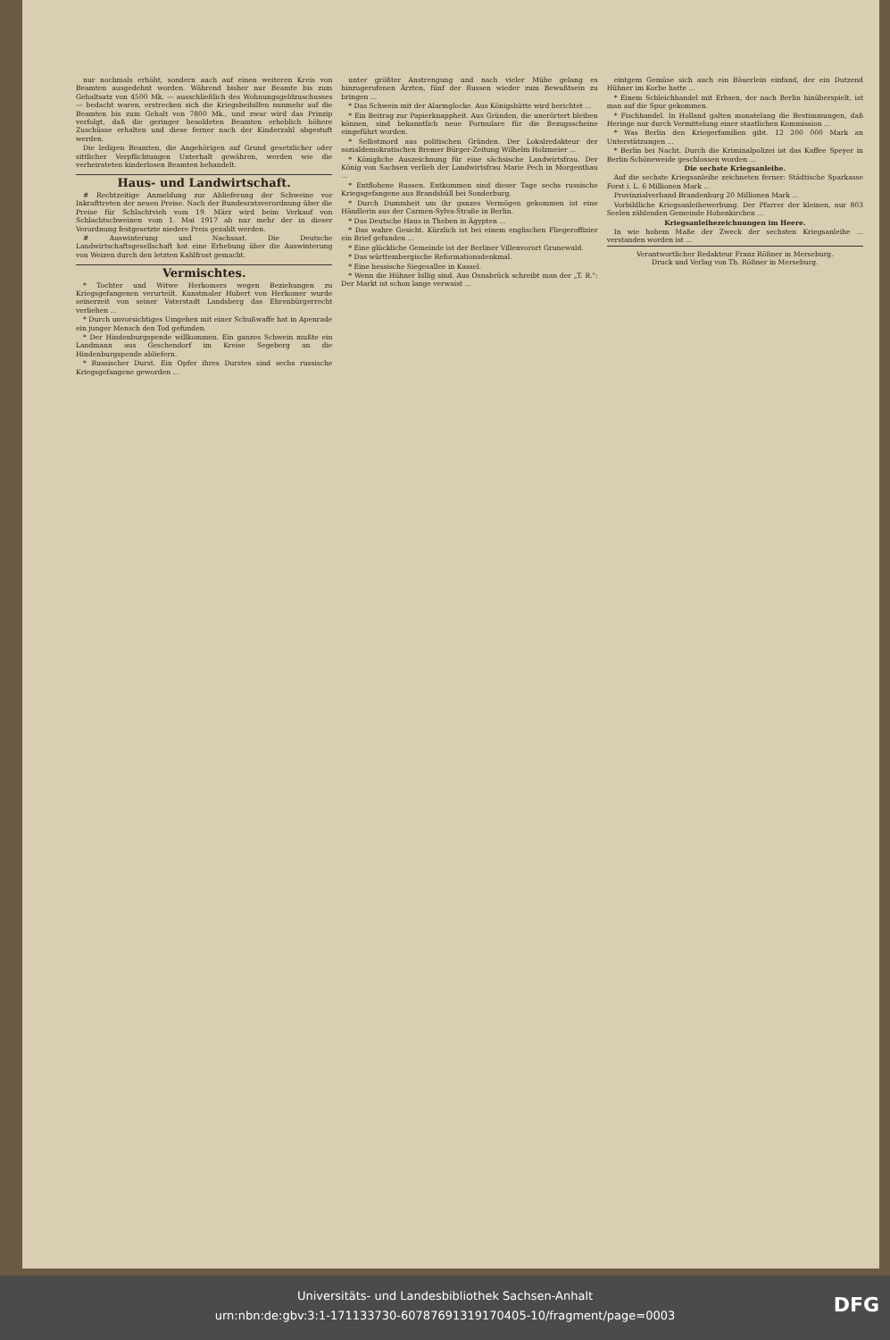nur nochmals erhöht, sondern auch auf einen weiteren Kreis von Beamten ausgedehnt worden. Während bisher nur Beamte bis zum Gehaltsatz von 4500 Mk. — ausschließlich des Wohnungsgeldzuschusses — bedacht waren, erstrecken sich die Kriegsbeihilfen nunmehr auf die Beamten bis zum Gehalt von 7800 Mk., und zwar wird das Prinzip verfolgt, daß die geringer besoldeten Beamten erheblich höhere Zuschüsse erhalten und diese ferner nach der Kinderzahl abgestuft werden.
Die ledigen Beamten, die Angehörigen auf Grund gesetzlicher oder sittlicher Verpflichtungen Unterhalt gewähren, werden wie die verheirateten kinderlosen Beamten behandelt.
Haus- und Landwirtschaft.
# Rechtzeitige Anmeldung zur Ablieferung der Schweine vor Inkrafttreten der neuen Preise. Nach der Bundesratsverordnung über die Preise für Schlachtvieh vom 19. März wird beim Verkauf von Schlachtschweinen vom 1. Mai 1917 ab nur mehr der in dieser Verordnung festgesetzte niedere Preis gezahlt werden.
# Auswinterung und Nachsaat. Die Deutsche Landwirtschaftsgesellschaft hat eine Erhebung über die Auswinterung von Weizen durch den letzten Kahlfrost gemacht.
Vermischtes.
* Tochter und Witwe Herkomers wegen Beziehungen zu Kriegsgefangenen verurteilt. Kunstmaler Hubert von Herkomer wurde seinerzeit von seiner Vaterstadt Landsberg das Ehrenbürgerrecht verliehen ...
* Durch unvorsichtiges Umgehen mit einer Schußwaffe hat in Apenrade ein junger Mensch den Tod gefunden.
* Der Hindenburgspende willkommen. Ein ganzes Schwein mußte ein Landmann aus Geschendorf im Kreise Segeberg an die Hindenburgspende abliefern.
* Russischer Durst. Ein Opfer ihres Durstes sind sechs russische Kriegsgefangene geworden ...
unter größter Anstrengung und nach vieler Mühe gelang es hinzugerufenen Ärzten, fünf der Russen wieder zum Bewußtsein zu bringen ...
* Das Schwein mit der Alarmglocke. Aus Königshütte wird berichtet ...
* Ein Beitrag zur Papierknappheit. Aus Gründen, die unerörtert bleiben können, sind bekanntlich neue Formulare für die Bezugsscheine eingeführt worden.
* Selbstmord aus politischen Gründen. Der Lokalredakteur der sozialdemokratischen Bremer Bürger-Zeitung Wilhelm Holzmeier ...
* Königliche Auszeichnung für eine sächsische Landwirtsfrau. Der König von Sachsen verlieh der Landwirtsfrau Marie Pech in Morgenthau ...
* Entflohene Russen. Entkommen sind dieser Tage sechs russische Kriegsgefangene aus Brandsbüll bei Sonderburg.
* Durch Dummheit um ihr ganzes Vermögen gekommen ist eine Händlerin aus der Carmen-Sylva-Straße in Berlin.
* Das Deutsche Haus in Theben in Ägypten ...
* Das wahre Gesicht. Kürzlich ist bei einem englischen Fliegeroffizier ein Brief gefunden ...
* Eine glückliche Gemeinde ist der Berliner Villenvorort Grunewald.
* Das württembergische Reformationsdenkmal.
* Eine hessische Siegesallee in Kassel.
* Wenn die Hühner billig sind. Aus Osnabrück schreibt man der „T. R.": Der Markt ist schon lange verwaist ...
eintgem Gemüse sich auch ein Bäuerlein einfand, der ein Dutzend Hühner im Korbe hatte ...
* Einem Schleichhandel mit Erbsen, der nach Berlin hinüberspielt, ist man auf die Spur gekommen.
* Fischhandel. In Holland galten monatelang die Bestimmungen, daß Heringe nur durch Vermittelung einer staatlichen Kommission ...
* Was Berlin den Kriegerfamilien gibt. 12 200 000 Mark an Unterstützungen ...
* Berlin bei Nacht. Durch die Kriminalpolizei ist das Kaffee Speyer in Berlin-Schöneweide geschlossen worden ...
Die sechste Kriegsanleihe.
Auf die sechste Kriegsanleihe zeichneten ferner: Städtische Sparkasse Forst i. L. 6 Millionen Mark ...
Provinzialverband Brandenburg 20 Millionen Mark ...
Vorbildliche Kriegsanleihewerbung. Der Pfarrer der kleinen, nur 803 Seelen zählenden Gemeinde Hohenkirchen ...
Kriegsanleihezeichnungen im Heere.
In wie hohem Maße der Zweck der sechsten Kriegsanleihe ... verstanden worden ist ...
Verantwortlicher Redakteur Franz Rößner in Merseburg.
Druck und Verlag von Th. Rößner in Merseburg.
Universitäts- und Landesbibliothek Sachsen-Anhalt
urn:nbn:de:gbv:3:1-171133730-60787691319170405-10/fragment/page=0003
DFG